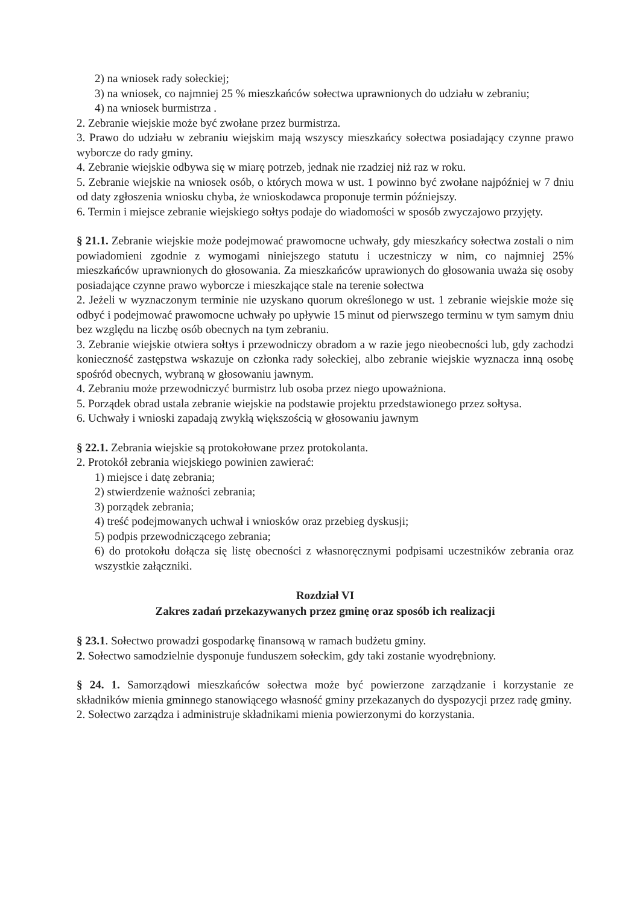2) na wniosek rady sołeckiej;
3) na wniosek, co najmniej 25 % mieszkańców sołectwa uprawnionych do udziału w zebraniu;
4) na wniosek burmistrza .
2. Zebranie wiejskie może być zwołane przez burmistrza.
3. Prawo do udziału w zebraniu wiejskim mają wszyscy mieszkańcy sołectwa posiadający czynne prawo wyborcze do rady gminy.
4. Zebranie wiejskie odbywa się w miarę potrzeb, jednak nie rzadziej niż raz w roku.
5. Zebranie wiejskie na wniosek osób, o których mowa w ust. 1 powinno być zwołane najpóźniej w 7 dniu od daty zgłoszenia wniosku chyba, że wnioskodawca proponuje termin późniejszy.
6. Termin i miejsce zebranie wiejskiego sołtys podaje do wiadomości w sposób zwyczajowo przyjęty.
§ 21.1. Zebranie wiejskie może podejmować prawomocne uchwały, gdy mieszkańcy sołectwa zostali o nim powiadomieni zgodnie z wymogami niniejszego statutu i uczestniczy w nim, co najmniej 25% mieszkańców uprawnionych do głosowania. Za mieszkańców uprawionych do głosowania uważa się osoby posiadające czynne prawo wyborcze i mieszkające stale na terenie sołectwa
2. Jeżeli w wyznaczonym terminie nie uzyskano quorum określonego w ust. 1 zebranie wiejskie może się odbyć i podejmować prawomocne uchwały po upływie 15 minut od pierwszego terminu w tym samym dniu bez względu na liczbę osób obecnych na tym zebraniu.
3. Zebranie wiejskie otwiera sołtys i przewodniczy obradom a w razie jego nieobecności lub, gdy zachodzi konieczność zastępstwa wskazuje on członka rady sołeckiej, albo zebranie wiejskie wyznacza inną osobę spośród obecnych, wybraną w głosowaniu jawnym.
4. Zebraniu może przewodniczyć burmistrz lub osoba przez niego upoważniona.
5. Porządek obrad ustala zebranie wiejskie na podstawie projektu przedstawionego przez sołtysa.
6. Uchwały i wnioski zapadają zwykłą większością w głosowaniu jawnym
§ 22.1. Zebrania wiejskie są protokołowane przez protokolanta.
2. Protokół zebrania wiejskiego powinien zawierać:
1) miejsce i datę zebrania;
2) stwierdzenie ważności zebrania;
3) porządek zebrania;
4) treść podejmowanych uchwał i wniosków oraz przebieg dyskusji;
5) podpis przewodniczącego zebrania;
6) do protokołu dołącza się listę obecności z własnoręcznymi podpisami uczestników zebrania oraz wszystkie załączniki.
Rozdział VI
Zakres zadań przekazywanych przez gminę oraz sposób ich realizacji
§ 23.1. Sołectwo prowadzi gospodarkę finansową w ramach budżetu gminy.
2. Sołectwo samodzielnie dysponuje funduszem sołeckim, gdy taki zostanie wyodrębniony.
§ 24. 1. Samorządowi mieszkańców sołectwa może być powierzone zarządzanie i korzystanie ze składników mienia gminnego stanowiącego własność gminy przekazanych do dyspozycji przez radę gminy.
2. Sołectwo zarządza i administruje składnikami mienia powierzonymi do korzystania.